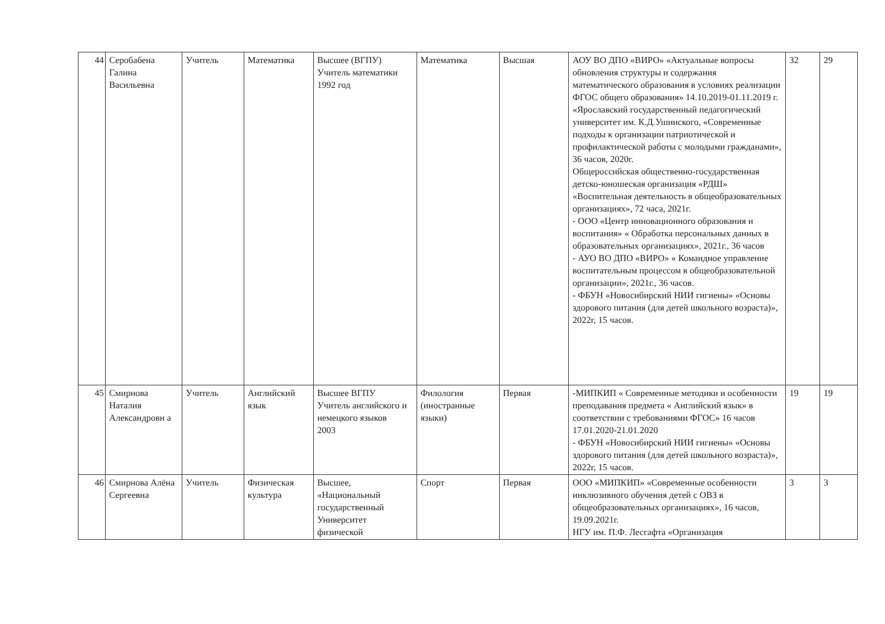| 44 | Серобабена Галина Васильевна | Учитель | Математика | Высшее (ВГПУ) Учитель математики 1992 год | Математика | Высшая | АОУ ВО ДПО «ВИРО» «Актуальные вопросы обновления структуры и содержания математического образования в условиях реализации ФГОС общего образования» 14.10.2019-01.11.2019 г. «Ярославский государственный педагогический университет им. К.Д.Ушинского, «Современные подходы к организации патриотической и профилактической работы с молодыми гражданами», 36 часов, 2020г. Общероссийская общественно-государственная детско-юношеская организация «РДШ» «Воспительная деятельность в общеобразовательных организациях», 72 часа, 2021г. - ООО «Центр инновационного образования и воспитания» « Обработка персональных данных в образовательных организациях», 2021г., 36 часов - АУО ВО ДПО «ВИРО» « Командное управление воспитательным процессом в общеобразовательной организации», 2021г., 36 часов. - ФБУН «Новосибирский НИИ гигиены» «Основы здорового питания (для детей школьного возраста)», 2022г, 15 часов. | 32 | 29 |
| 45 | Смирнова Наталия Александровн а | Учитель | Английский язык | Высшее ВГПУ Учитель английского и немецкого языков 2003 | Филология (иностранные языки) | Первая | -МИПКИП « Современные методики и особенности преподавания предмета « Английский язык» в соответствии с требованиями ФГОС» 16 часов 17.01.2020-21.01.2020 - ФБУН «Новосибирский НИИ гигиены» «Основы здорового питания (для детей школьного возраста)», 2022г, 15 часов. | 19 | 19 |
| 46 | Смирнова Алёна Сергеевна | Учитель | Физическая культура | Высшее, «Национальный государственный Университет физической | Спорт | Первая | ООО «МИПКИП» «Современные особенности инклюзивного обучения детей с ОВЗ в общеобразовательных организациях», 16 часов, 19.09.2021г. НГУ им. П.Ф. Лесгафта «Организация | 3 | 3 |